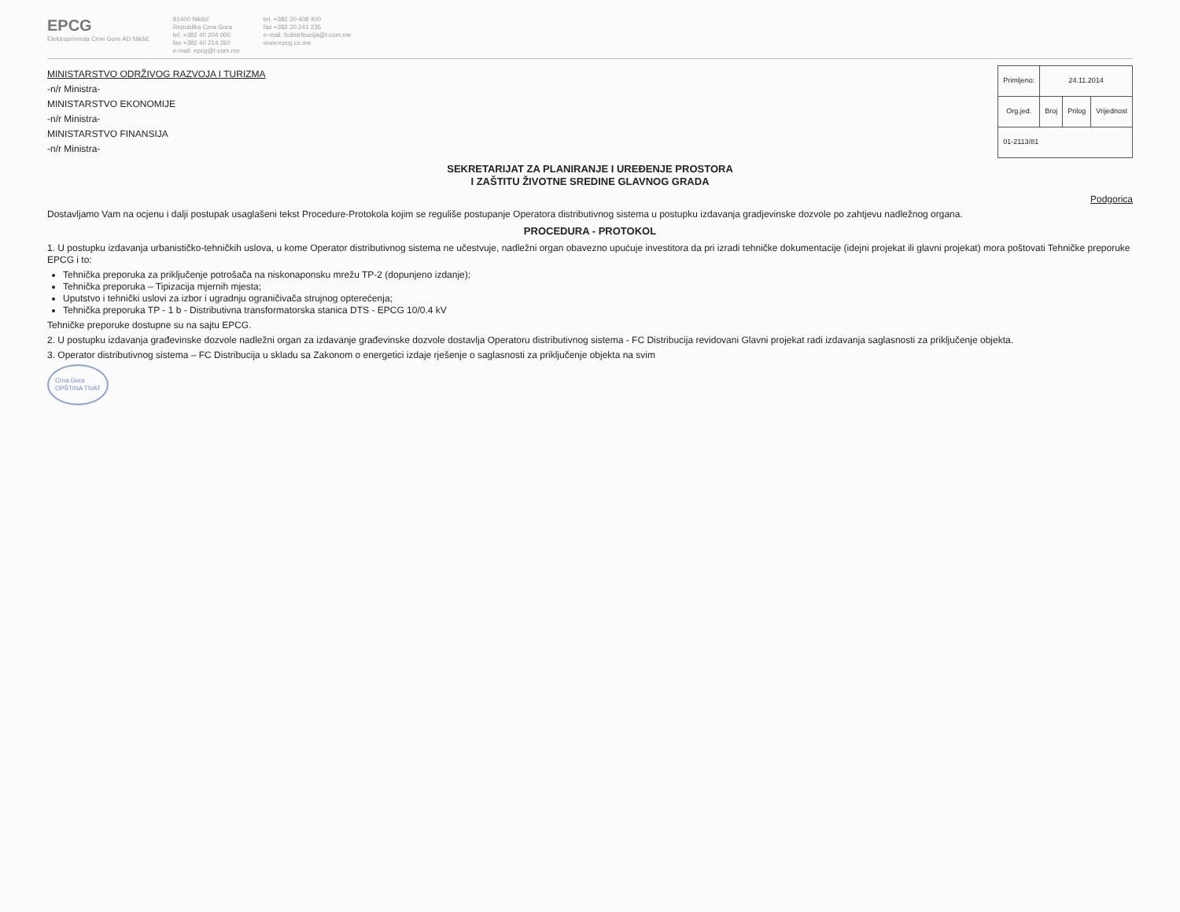EPCG
Elektroprivreda Crne Gore AD Nikšić
81400 Nikšić
Republika Crna Gora
tel. +382 40 204 000
fax +382 40 214 260
e-mail: epcg@t-com.me
tel. +382 20 408 400
fax +382 20 241 235
e-mail: fcdistribucija@t-com.me
www.epcg.co.me
MINISTARSTVO ODRŽIVOG RAZVOJA I TURIZMA
-n/r Ministra-
MINISTARSTVO EKONOMIJE
-n/r Ministra-
MINISTARSTVO FINANSIJA
-n/r Ministra-
| Primljeno: | 24.11.2014 | | |
| --- | --- | --- | --- |
| Org.jed. | Broj | Prilog | Vrijednost |
| 01-2113/81 | | | |
SEKRETARIJAT ZA PLANIRANJE I UREĐENJE PROSTORA
I ZAŠTITU ŽIVOTNE SREDINE GLAVNOG GRADA
Podgorica
Dostavljamo Vam na ocjenu i dalji postupak usaglašeni tekst Procedure-Protokola kojim se reguliše postupanje Operatora distributivnog sistema u postupku izdavanja gradjevinske dozvole po zahtjevu nadležnog organa.
PROCEDURA - PROTOKOL
1. U postupku izdavanja urbanističko-tehničkih uslova, u kome Operator distributivnog sistema ne učestvuje, nadležni organ obavezno upućuje investitora da pri izradi tehničke dokumentacije (idejni projekat ili glavni projekat) mora poštovati Tehničke preporuke EPCG i to:
Tehnička preporuka za priključenje potrošača na niskonaponsku mrežu TP-2 (dopunjeno izdanje);
Tehnička preporuka – Tipizacija mjernih mjesta;
Uputstvo i tehnički uslovi za izbor i ugradnju ograničivača strujnog opterećenja;
Tehnička preporuka TP - 1 b - Distributivna transformatorska stanica DTS - EPCG 10/0.4 kV
Tehničke preporuke dostupne su na sajtu EPCG.
2. U postupku izdavanja građevinske dozvole nadležni organ za izdavanje građevinske dozvole dostavlja Operatoru distributivnog sistema - FC Distribucija revidovani Glavni projekat radi izdavanja saglasnosti za priključenje objekta.
3. Operator distributivnog sistema – FC Distribucija u skladu sa Zakonom o energetici izdaje rješenje o saglasnosti za priključenje objekta na svim
Crna Gora
OPŠTINA TIVAT